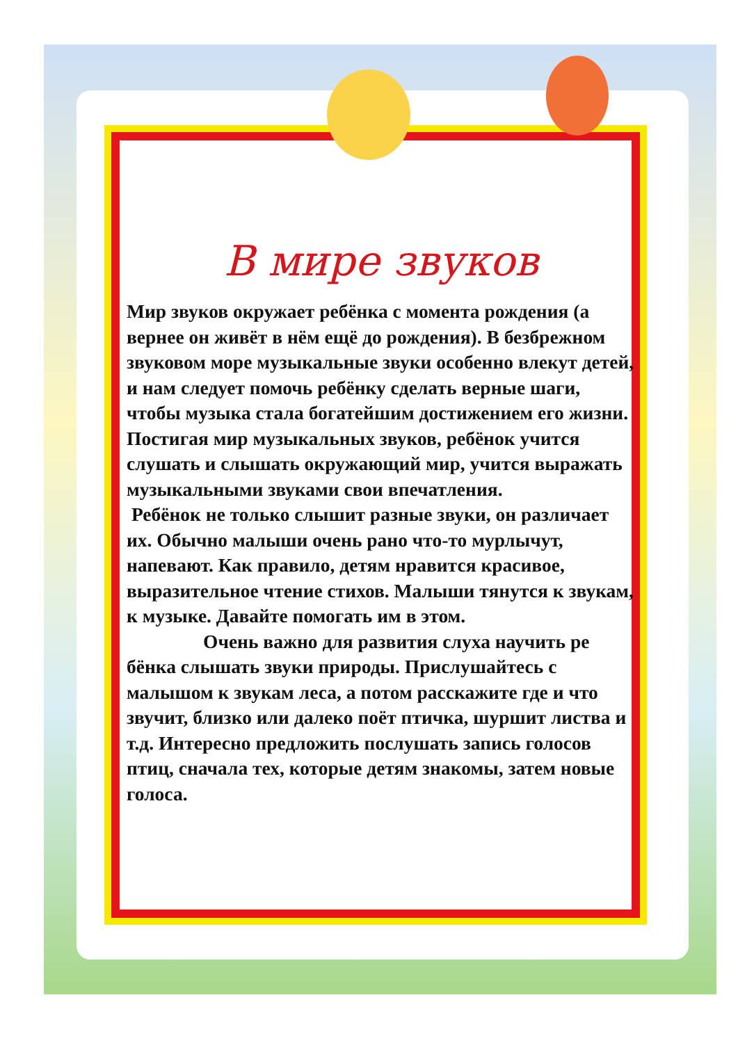В мире звуков
Мир звуков окружает ребёнка с момента рождения (а вернее он живёт в нём ещё до рождения). В безбрежном звуковом море музыкальные звуки особенно влекут детей, и нам следует помочь ребёнку сделать верные шаги, чтобы музыка стала богатейшим достижением его жизни. Постигая мир музыкальных звуков, ребёнок учится слушать и слышать окружающий мир, учится выражать музыкальными звуками свои впечатления.
Ребёнок не только слышит разные звуки, он различает их. Обычно малыши очень рано что-то мурлычут, напевают. Как правило, детям нравится красивое, выразительное чтение стихов. Малыши тянутся к звукам, к музыке. Давайте помогать им в этом.
Очень важно для развития слуха научить ре бёнка слышать звуки природы. Прислушайтесь с малышом к звукам леса, а потом расскажите где и что звучит, близко или далеко поёт птичка, шуршит листва и т.д. Интересно предложить послушать запись голосов птиц, сначала тех, которые детям знакомы, затем новые голоса.